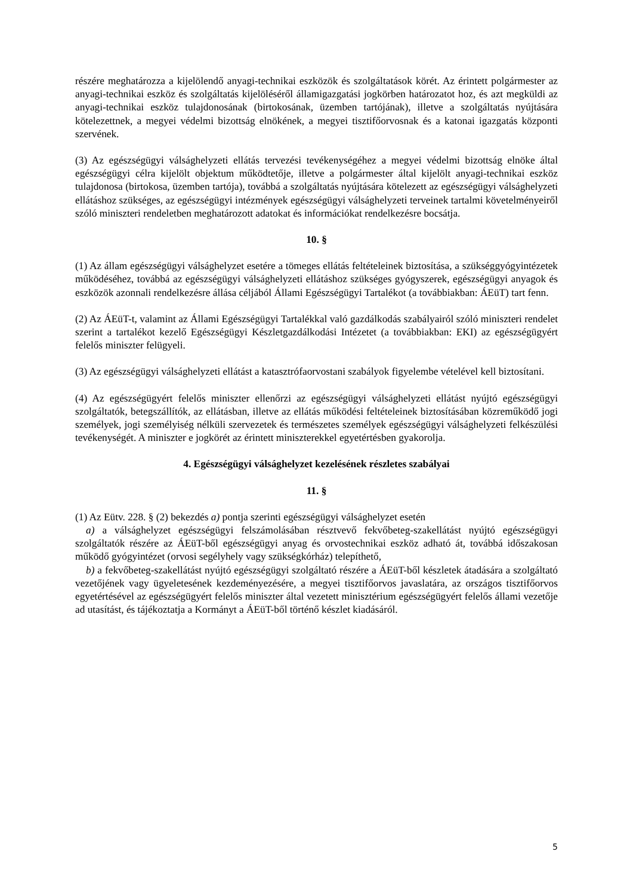részére meghatározza a kijelölendő anyagi-technikai eszközök és szolgáltatások körét. Az érintett polgármester az anyagi-technikai eszköz és szolgáltatás kijelöléséről államigazgatási jogkörben határozatot hoz, és azt megküldi az anyagi-technikai eszköz tulajdonosának (birtokosának, üzemben tartójának), illetve a szolgáltatás nyújtására kötelezettnek, a megyei védelmi bizottság elnökének, a megyei tisztifőorvosnak és a katonai igazgatás központi szervének.
(3) Az egészségügyi válsághelyzeti ellátás tervezési tevékenységéhez a megyei védelmi bizottság elnöke által egészségügyi célra kijelölt objektum működtetője, illetve a polgármester által kijelölt anyagi-technikai eszköz tulajdonosa (birtokosa, üzemben tartója), továbbá a szolgáltatás nyújtására kötelezett az egészségügyi válsághelyzeti ellátáshoz szükséges, az egészségügyi intézmények egészségügyi válsághelyzeti terveinek tartalmi követelményeiről szóló miniszteri rendeletben meghatározott adatokat és információkat rendelkezésre bocsátja.
10. §
(1) Az állam egészségügyi válsághelyzet esetére a tömeges ellátás feltételeinek biztosítása, a szükséggyógyintézetek működéséhez, továbbá az egészségügyi válsághelyzeti ellátáshoz szükséges gyógyszerek, egészségügyi anyagok és eszközök azonnali rendelkezésre állása céljából Állami Egészségügyi Tartalékot (a továbbiakban: ÁEüT) tart fenn.
(2) Az ÁEüT-t, valamint az Állami Egészségügyi Tartalékkal való gazdálkodás szabályairól szóló miniszteri rendelet szerint a tartalékot kezelő Egészségügyi Készletgazdálkodási Intézetet (a továbbiakban: EKI) az egészségügyért felelős miniszter felügyeli.
(3) Az egészségügyi válsághelyzeti ellátást a katasztrófaorvostani szabályok figyelembe vételével kell biztosítani.
(4) Az egészségügyért felelős miniszter ellenőrzi az egészségügyi válsághelyzeti ellátást nyújtó egészségügyi szolgáltatók, betegszállítók, az ellátásban, illetve az ellátás működési feltételeinek biztosításában közreműködő jogi személyek, jogi személyiség nélküli szervezetek és természetes személyek egészségügyi válsághelyzeti felkészülési tevékenységét. A miniszter e jogkörét az érintett miniszterekkel egyetértésben gyakorolja.
4. Egészségügyi válsághelyzet kezelésének részletes szabályai
11. §
(1) Az Eütv. 228. § (2) bekezdés a) pontja szerinti egészségügyi válsághelyzet esetén
a) a válsághelyzet egészségügyi felszámolásában résztvevő fekvőbeteg-szakellátást nyújtó egészségügyi szolgáltatók részére az ÁEüT-ből egészségügyi anyag és orvostechnikai eszköz adható át, továbbá időszakosan működő gyógyintézet (orvosi segélyhely vagy szükségkórház) telepíthető,
b) a fekvőbeteg-szakellátást nyújtó egészségügyi szolgáltató részére a ÁEüT-ből készletek átadására a szolgáltató vezetőjének vagy ügyeletesének kezdeményezésére, a megyei tisztifőorvos javaslatára, az országos tisztifőorvos egyetértésével az egészségügyért felelős miniszter által vezetett minisztérium egészségügyért felelős állami vezetője ad utasítást, és tájékoztatja a Kormányt a ÁEüT-ből történő készlet kiadásáról.
5